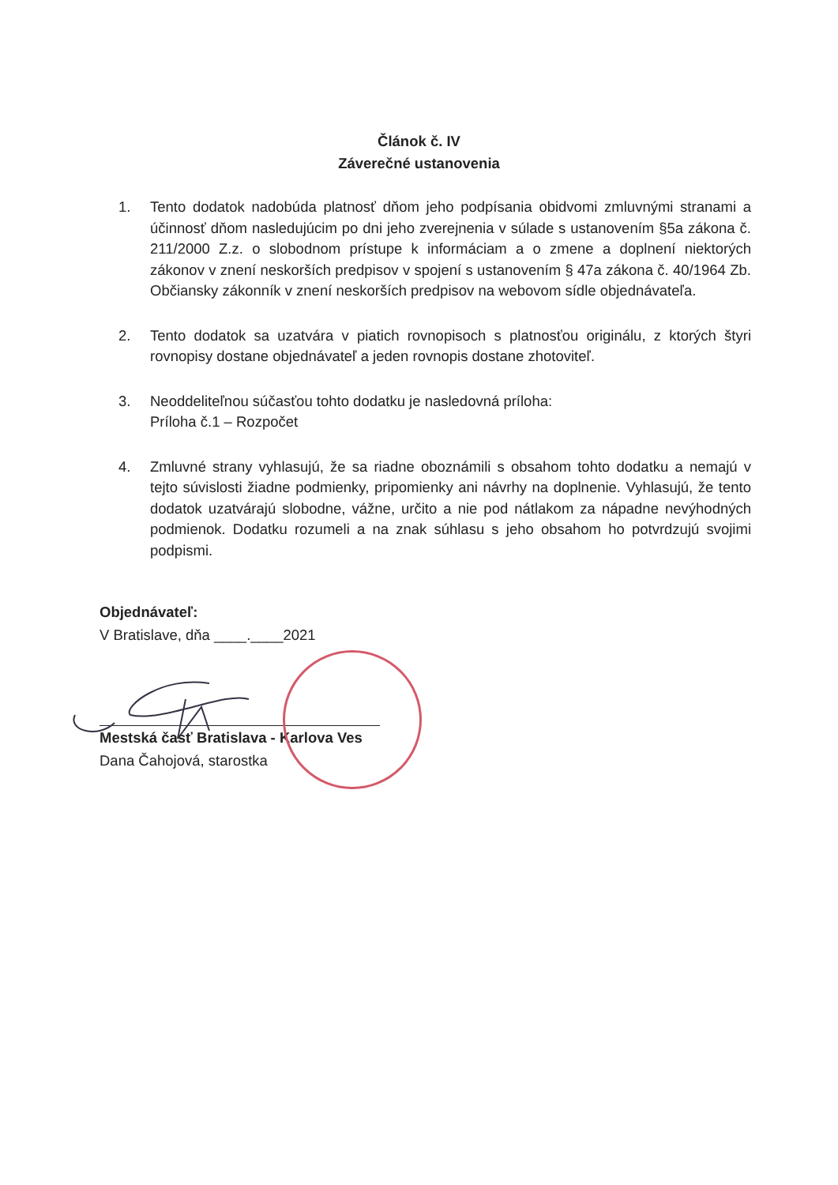Článok č. IV
Záverečné ustanovenia
1. Tento dodatok nadobúda platnosť dňom jeho podpísania obidvomi zmluvnými stranami a účinnosť dňom nasledujúcim po dni jeho zverejnenia v súlade s ustanovením §5a zákona č. 211/2000 Z.z. o slobodnom prístupe k informáciam a o zmene a doplnení niektorých zákonov v znení neskorších predpisov v spojení s ustanovením § 47a zákona č. 40/1964 Zb. Občiansky zákonník v znení neskorších predpisov na webovom sídle objednávateľa.
2. Tento dodatok sa uzatvára v piatich rovnopisoch s platnosťou originálu, z ktorých štyri rovnopisy dostane objednávateľ a jeden rovnopis dostane zhotoviteľ.
3. Neoddeliteľnou súčasťou tohto dodatku je nasledovná príloha:
Príloha č.1 – Rozpočet
4. Zmluvné strany vyhlasujú, že sa riadne oboznámili s obsahom tohto dodatku a nemajú v tejto súvislosti žiadne podmienky, pripomienky ani návrhy na doplnenie. Vyhlasujú, že tento dodatok uzatvárajú slobodne, vážne, určito a nie pod nátlakom za nápadne nevýhodných podmienok. Dodatku rozumeli a na znak súhlasu s jeho obsahom ho potvrdzujú svojimi podpismi.
Objednávateľ:
V Bratislave, dňa ____.____2021
Mestská časť Bratislava - Karlova Ves
Dana Čahojová, starostka